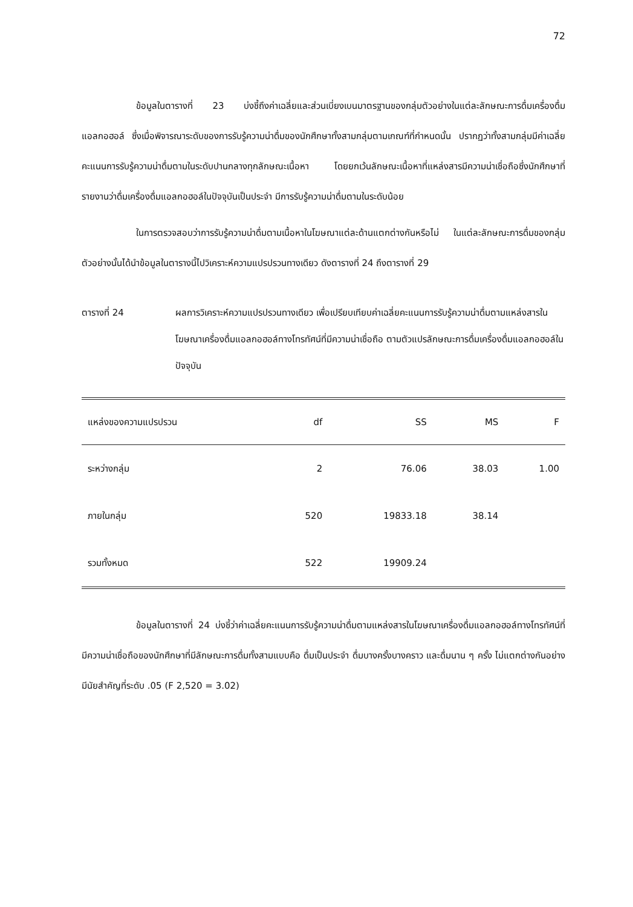72
ข้อมูลในตารางที่ 23 บ่งชี้ถึงค่าเฉลี่ยและส่วนเบี่ยงเบนมาตรฐานของกลุ่มตัวอย่างในแต่ละลักษณะการดื่มเครื่องดื่มแอลกอฮอล์ ซึ่งเมื่อพิจารณาระดับของการรับรู้ความน่าดื่มของนักศึกษาทั้งสามกลุ่มตามเกณฑ์ที่กำหนดนั้น ปรากฏว่าทั้งสามกลุ่มมีค่าเฉลี่ยคะแนนการรับรู้ความน่าดื่มตามในระดับปานกลางทุกลักษณะเนื้อหา โดยยกเว้นลักษณะเนื้อหาที่แหล่งสารมีความน่าเชื่อถือซึ่งนักศึกษาที่รายงานว่าดื่มเครื่องดื่มแอลกอฮอล์ในปัจจุบันเป็นประจำ มีการรับรู้ความน่าดื่มตามในระดับน้อย
ในการตรวจสอบว่าการรับรู้ความน่าดื่มตามเนื้อหาในโฆษณาแต่ละด้านแตกต่างกันหรือไม่ ในแต่ละลักษณะการดื่มของกลุ่มตัวอย่างนั้นได้นำข้อมูลในตารางนี้ไปวิเคราะห์ความแปรปรวนทางเดียว ดังตารางที่ 24 ถึงตารางที่ 29
ตารางที่ 24 ผลการวิเคราะห์ความแปรปรวนทางเดียว เพื่อเปรียบเทียบค่าเฉลี่ยคะแนนการรับรู้ความน่าดื่มตามแหล่งสารในโฆษณาเครื่องดื่มแอลกอฮอล์ทางโทรทัศน์ที่มีความน่าเชื่อถือ ตามตัวแปรลักษณะการดื่มเครื่องดื่มแอลกอฮอล์ในปัจจุบัน
| แหล่งของความแปรปรวน | df | SS | MS | F |
| --- | --- | --- | --- | --- |
| ระหว่างกลุ่ม | 2 | 76.06 | 38.03 | 1.00 |
| ภายในกลุ่ม | 520 | 19833.18 | 38.14 | |
| รวมทั้งหมด | 522 | 19909.24 | | |
ข้อมูลในตารางที่ 24 บ่งชี้ว่าค่าเฉลี่ยคะแนนการรับรู้ความน่าดื่มตามแหล่งสารในโฆษณาเครื่องดื่มแอลกอฮอล์ทางโทรทัศน์ที่มีความน่าเชื่อถือของนักศึกษาที่มีลักษณะการดื่มทั้งสามแบบคือ ดื่มเป็นประจำ ดื่มบางครั้งบางคราว และดื่มนาน ๆ ครั้ง ไม่แตกต่างกันอย่างมีนัยสำคัญที่ระดับ .05 (F 2,520 = 3.02)